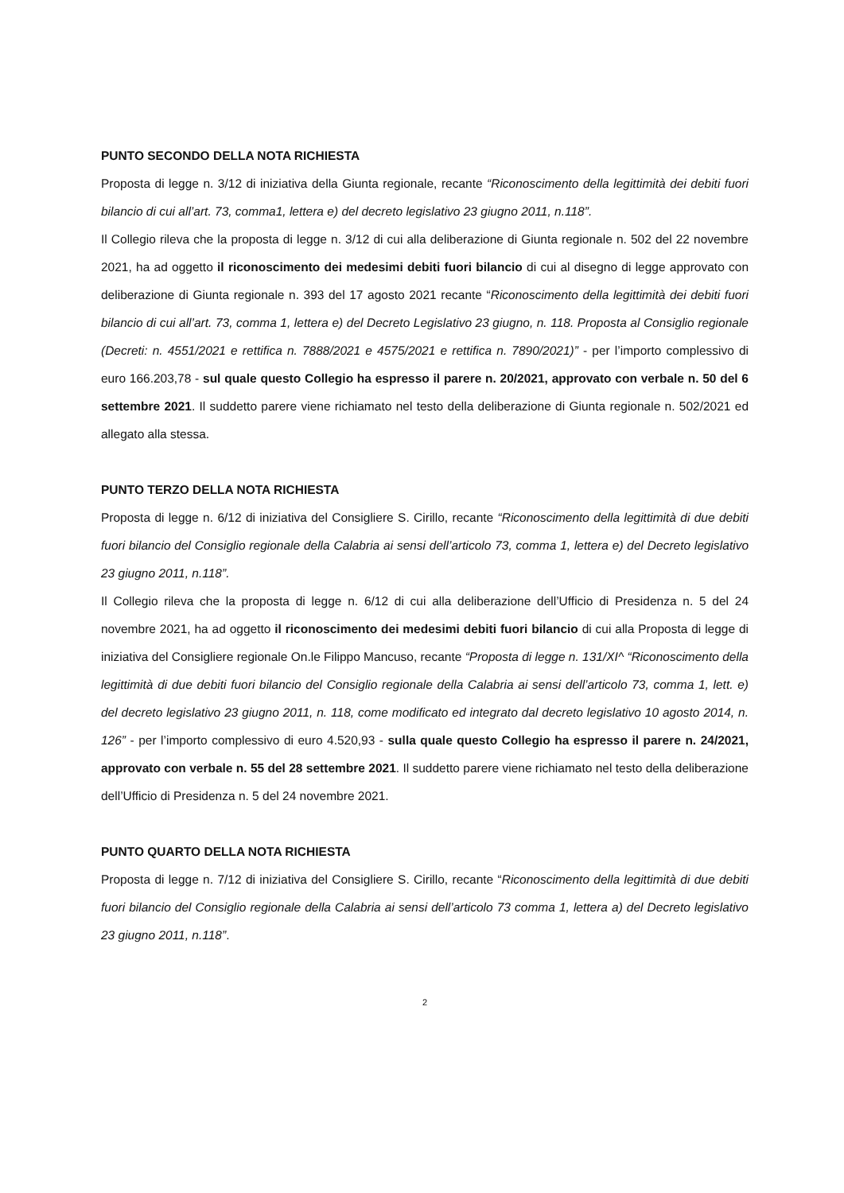PUNTO SECONDO DELLA NOTA RICHIESTA
Proposta di legge n. 3/12 di iniziativa della Giunta regionale, recante “Riconoscimento della legittimità dei debiti fuori bilancio di cui all’art. 73, comma1, lettera e) del decreto legislativo 23 giugno 2011, n.118”.
Il Collegio rileva che la proposta di legge n. 3/12 di cui alla deliberazione di Giunta regionale n. 502 del 22 novembre 2021, ha ad oggetto il riconoscimento dei medesimi debiti fuori bilancio di cui al disegno di legge approvato con deliberazione di Giunta regionale n. 393 del 17 agosto 2021 recante “Riconoscimento della legittimità dei debiti fuori bilancio di cui all’art. 73, comma 1, lettera e) del Decreto Legislativo 23 giugno, n. 118. Proposta al Consiglio regionale (Decreti: n. 4551/2021 e rettifica n. 7888/2021 e 4575/2021 e rettifica n. 7890/2021)” - per l’importo complessivo di euro 166.203,78 - sul quale questo Collegio ha espresso il parere n. 20/2021, approvato con verbale n. 50 del 6 settembre 2021. Il suddetto parere viene richiamato nel testo della deliberazione di Giunta regionale n. 502/2021 ed allegato alla stessa.
PUNTO TERZO DELLA NOTA RICHIESTA
Proposta di legge n. 6/12 di iniziativa del Consigliere S. Cirillo, recante “Riconoscimento della legittimità di due debiti fuori bilancio del Consiglio regionale della Calabria ai sensi dell’articolo 73, comma 1, lettera e) del Decreto legislativo 23 giugno 2011, n.118”.
Il Collegio rileva che la proposta di legge n. 6/12 di cui alla deliberazione dell’Ufficio di Presidenza n. 5 del 24 novembre 2021, ha ad oggetto il riconoscimento dei medesimi debiti fuori bilancio di cui alla Proposta di legge di iniziativa del Consigliere regionale On.le Filippo Mancuso, recante “Proposta di legge n. 131/XI^ “Riconoscimento della legittimità di due debiti fuori bilancio del Consiglio regionale della Calabria ai sensi dell’articolo 73, comma 1, lett. e) del decreto legislativo 23 giugno 2011, n. 118, come modificato ed integrato dal decreto legislativo 10 agosto 2014, n. 126” - per l’importo complessivo di euro 4.520,93 - sulla quale questo Collegio ha espresso il parere n. 24/2021, approvato con verbale n. 55 del 28 settembre 2021. Il suddetto parere viene richiamato nel testo della deliberazione dell’Ufficio di Presidenza n. 5 del 24 novembre 2021.
PUNTO QUARTO DELLA NOTA RICHIESTA
Proposta di legge n. 7/12 di iniziativa del Consigliere S. Cirillo, recante “Riconoscimento della legittimità di due debiti fuori bilancio del Consiglio regionale della Calabria ai sensi dell’articolo 73 comma 1, lettera a) del Decreto legislativo 23 giugno 2011, n.118”.
2